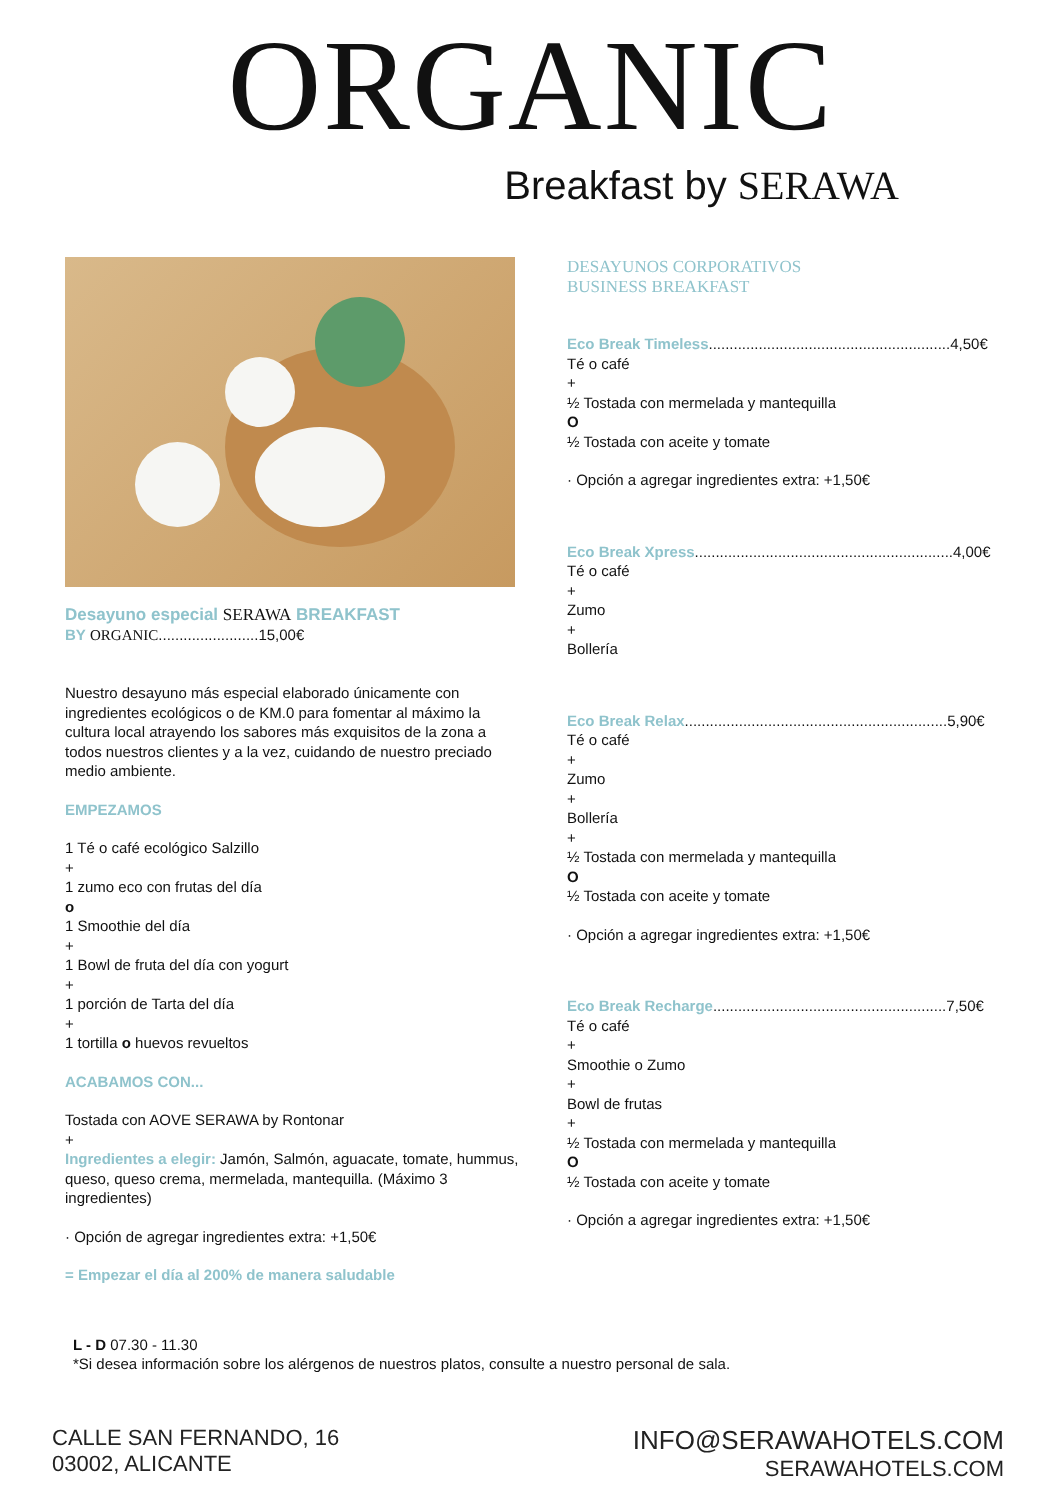ORGANIC
Breakfast by SERAWA
Desayuno especial SERAWA BREAKFAST
BY ORGANIC........................15,00€
Nuestro desayuno más especial elaborado únicamente con ingredientes ecológicos o de KM.0 para fomentar al máximo la cultura local atrayendo los sabores más exquisitos de la zona a todos nuestros clientes y a la vez, cuidando de nuestro preciado medio ambiente.
EMPEZAMOS
1 Té o café ecológico Salzillo
+
1 zumo eco con frutas del día
o
1 Smoothie del día
+
1 Bowl de fruta del día con yogurt
+
1 porción de Tarta del día
+
1 tortilla o huevos revueltos
ACABAMOS CON...
Tostada con AOVE SERAWA by Rontonar
+
Ingredientes a elegir: Jamón, Salmón, aguacate, tomate, hummus, queso, queso crema, mermelada, mantequilla. (Máximo 3 ingredientes)
· Opción de agregar ingredientes extra: +1,50€
= Empezar el día al 200% de manera saludable
DESAYUNOS CORPORATIVOS
BUSINESS BREAKFAST
Eco Break Timeless..........................................................4,50€
Té o café
+
½ Tostada con mermelada y mantequilla
O
½ Tostada con aceite y tomate
· Opción a agregar ingredientes extra: +1,50€
Eco Break Xpress..............................................................4,00€
Té o café
+
Zumo
+
Bollería
Eco Break Relax...............................................................5,90€
Té o café
+
Zumo
+
Bollería
+
½ Tostada con mermelada y mantequilla
O
½ Tostada con aceite y tomate
· Opción a agregar ingredientes extra: +1,50€
Eco Break Recharge........................................................7,50€
Té o café
+
Smoothie o Zumo
+
Bowl de frutas
+
½ Tostada con mermelada y mantequilla
O
½ Tostada con aceite y tomate
· Opción a agregar ingredientes extra: +1,50€
L - D 07.30 - 11.30
*Si desea información sobre los alérgenos de nuestros platos, consulte a nuestro personal de sala.
CALLE SAN FERNANDO, 16
03002, ALICANTE
INFO@SERAWAHOTELS.COM
SERAWAHOTELS.COM